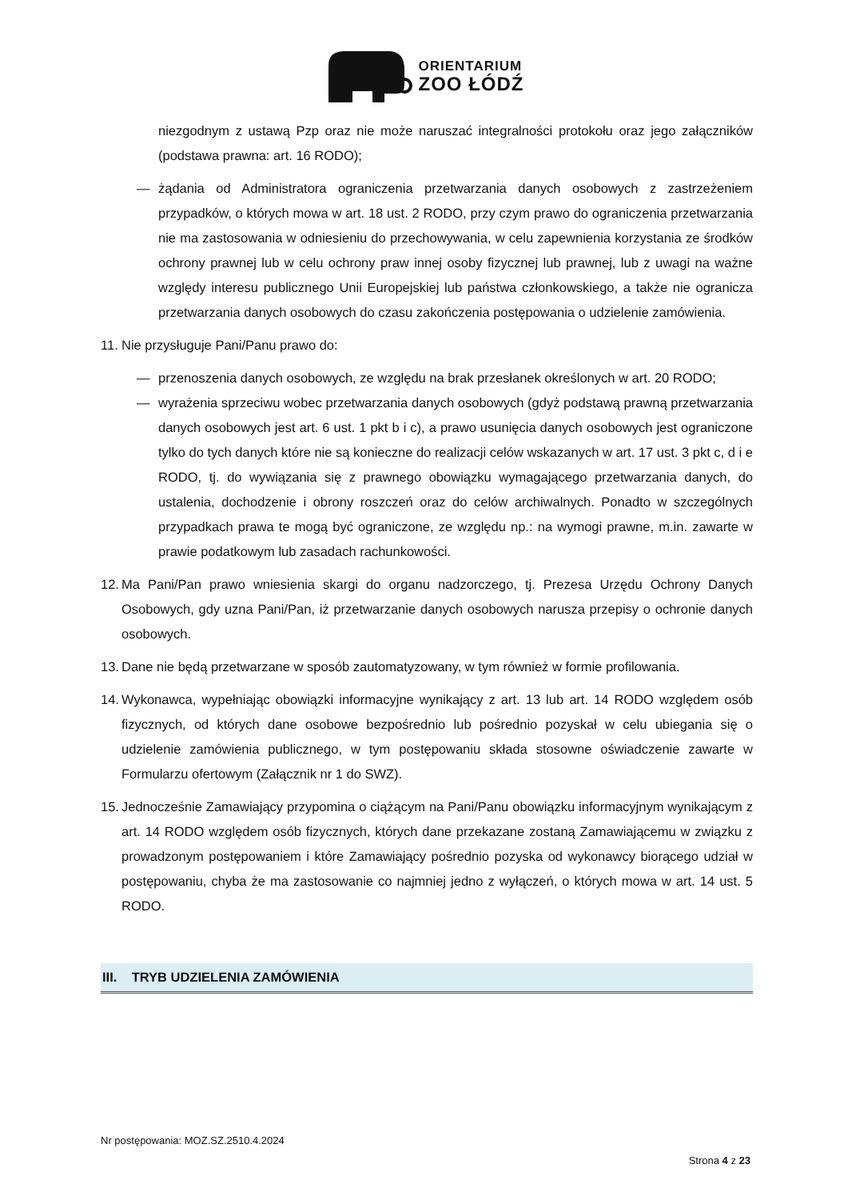ORIENTARIUM
ZOO ŁÓDŹ
niezgodnym z ustawą Pzp oraz nie może naruszać integralności protokołu oraz jego załączników (podstawa prawna: art. 16 RODO);
— żądania od Administratora ograniczenia przetwarzania danych osobowych z zastrzeżeniem przypadków, o których mowa w art. 18 ust. 2 RODO, przy czym prawo do ograniczenia przetwarzania nie ma zastosowania w odniesieniu do przechowywania, w celu zapewnienia korzystania ze środków ochrony prawnej lub w celu ochrony praw innej osoby fizycznej lub prawnej, lub z uwagi na ważne względy interesu publicznego Unii Europejskiej lub państwa członkowskiego, a także nie ogranicza przetwarzania danych osobowych do czasu zakończenia postępowania o udzielenie zamówienia.
11. Nie przysługuje Pani/Panu prawo do:
— przenoszenia danych osobowych, ze względu na brak przesłanek określonych w art. 20 RODO;
— wyrażenia sprzeciwu wobec przetwarzania danych osobowych (gdyż podstawą prawną przetwarzania danych osobowych jest art. 6 ust. 1 pkt b i c), a prawo usunięcia danych osobowych jest ograniczone tylko do tych danych które nie są konieczne do realizacji celów wskazanych w art. 17 ust. 3 pkt c, d i e RODO, tj. do wywiązania się z prawnego obowiązku wymagającego przetwarzania danych, do ustalenia, dochodzenie i obrony roszczeń oraz do celów archiwalnych. Ponadto w szczególnych przypadkach prawa te mogą być ograniczone, ze względu np.: na wymogi prawne, m.in. zawarte w prawie podatkowym lub zasadach rachunkowości.
12. Ma Pani/Pan prawo wniesienia skargi do organu nadzorczego, tj. Prezesa Urzędu Ochrony Danych Osobowych, gdy uzna Pani/Pan, iż przetwarzanie danych osobowych narusza przepisy o ochronie danych osobowych.
13. Dane nie będą przetwarzane w sposób zautomatyzowany, w tym również w formie profilowania.
14. Wykonawca, wypełniając obowiązki informacyjne wynikający z art. 13 lub art. 14 RODO względem osób fizycznych, od których dane osobowe bezpośrednio lub pośrednio pozyskał w celu ubiegania się o udzielenie zamówienia publicznego, w tym postępowaniu składa stosowne oświadczenie zawarte w Formularzu ofertowym (Załącznik nr 1 do SWZ).
15. Jednocześnie Zamawiający przypomina o ciążącym na Pani/Panu obowiązku informacyjnym wynikającym z art. 14 RODO względem osób fizycznych, których dane przekazane zostaną Zamawiającemu w związku z prowadzonym postępowaniem i które Zamawiający pośrednio pozyska od wykonawcy biorącego udział w postępowaniu, chyba że ma zastosowanie co najmniej jedno z wyłączeń, o których mowa w art. 14 ust. 5 RODO.
III. TRYB UDZIELENIA ZAMÓWIENIA
Nr postępowania: MOZ.SZ.2510.4.2024
Strona 4 z 23